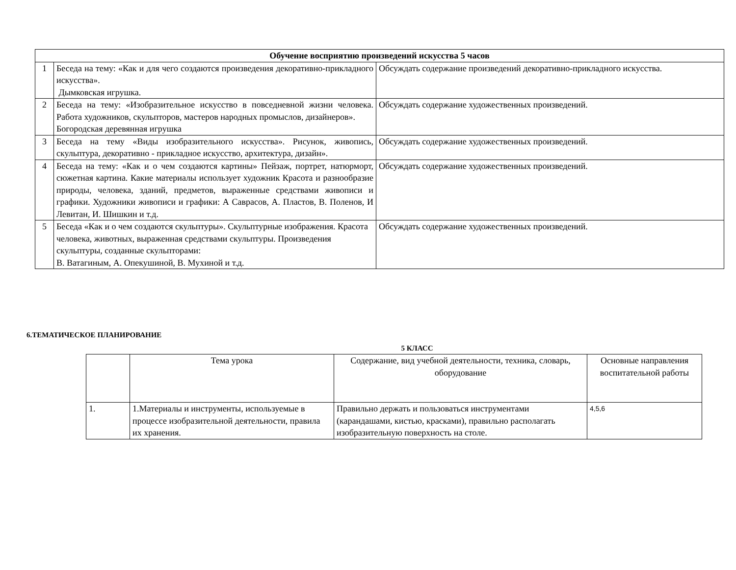| Обучение восприятию произведений искусства 5 часов | | |
| --- | --- | --- |
| 1 | Беседа на тему: «Как и для чего создаются произведения декоративно-прикладного искусства». Дымковская игрушка. | Обсуждать содержание произведений декоративно-прикладного искусства. |
| 2 | Беседа на тему: «Изобразительное искусство в повседневной жизни человека. Работа художников, скульпторов, мастеров народных промыслов, дизайнеров». Богородская деревянная игрушка | Обсуждать содержание художественных произведений. |
| 3 | Беседа на тему «Виды изобразительного искусства». Рисунок, живопись, скульптура, декоративно - прикладное искусство, архитектура, дизайн». | Обсуждать содержание художественных произведений. |
| 4 | Беседа на тему: «Как и о чем создаются картины» Пейзаж, портрет, натюрморт, сюжетная картина. Какие материалы использует художник Красота и разнообразие природы, человека, зданий, предметов, выраженные средствами живописи и графики. Художники живописи и графики: А Саврасов, А. Пластов, В. Поленов, И Левитан, И. Шишкин и т.д. | Обсуждать содержание художественных произведений. |
| 5 | Беседа «Как и о чем создаются скульптуры». Скульптурные изображения. Красота человека, животных, выраженная средствами скульптуры. Произведения скульптуры, созданные скульпторами: В. Ватагиным, А. Опекушиной, В. Мухиной и т.д. | Обсуждать содержание художественных произведений. |
6.ТЕМАТИЧЕСКОЕ ПЛАНИРОВАНИЕ
5 КЛАСС
| | Тема урока | Содержание, вид учебной деятельности, техника, словарь, оборудование | Основные направления воспитательной работы |
| 1. | 1.Материалы и инструменты, используемые в процессе изобразительной деятельности, правила их хранения. | Правильно держать и пользоваться инструментами (карандашами, кистью, красками), правильно располагать изобразительную поверхность на столе. | 4,5,6 |